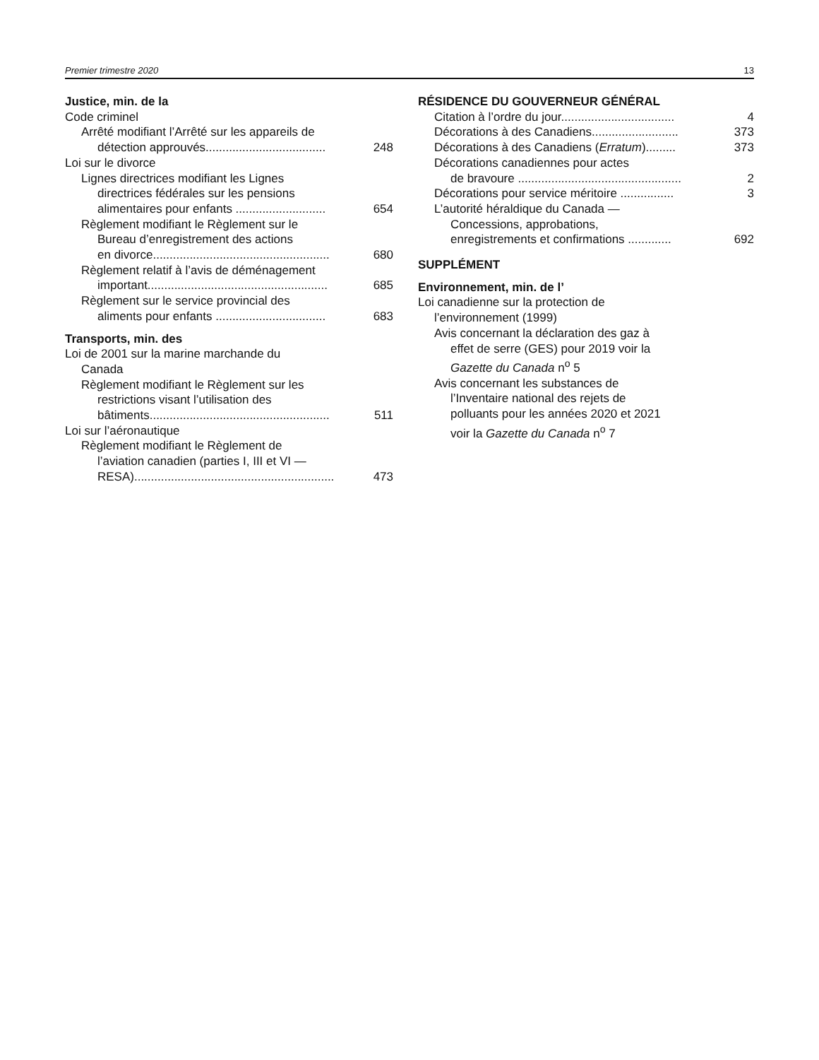Premier trimestre 2020 13
Justice, min. de la
Code criminel
Arrêté modifiant l’Arrêté sur les appareils de
détection approuvés.................................... 248
Loi sur le divorce
Lignes directrices modifiant les Lignes
directrices fédérales sur les pensions
alimentaires pour enfants ........................... 654
Règlement modifiant le Règlement sur le
Bureau d’enregistrement des actions
en divorce..................................................... 680
Règlement relatif à l’avis de déménagement
important...................................................... 685
Règlement sur le service provincial des
aliments pour enfants ................................. 683
Transports, min. des
Loi de 2001 sur la marine marchande du
Canada
Règlement modifiant le Règlement sur les
restrictions visant l’utilisation des
bâtiments...................................................... 511
Loi sur l’aéronautique
Règlement modifiant le Règlement de
l’aviation canadien (parties I, III et VI —
RESA)............................................................ 473
RÉSIDENCE DU GOUVERNEUR GÉNÉRAL
Citation à l’ordre du jour.................................. 4
Décorations à des Canadiens.......................... 373
Décorations à des Canadiens (Erratum)......... 373
Décorations canadiennes pour actes
de bravoure ................................................. 2
Décorations pour service méritoire ................ 3
L’autorité héraldique du Canada —
Concessions, approbations,
enregistrements et confirmations ............. 692
SUPPLÉMENT
Environnement, min. de l’
Loi canadienne sur la protection de
l’environnement (1999)
Avis concernant la déclaration des gaz à
effet de serre (GES) pour 2019 voir la
Gazette du Canada n<sup>o</sup> 5
Avis concernant les substances de
l’Inventaire national des rejets de
polluants pour les années 2020 et 2021
voir la Gazette du Canada n<sup>o</sup> 7